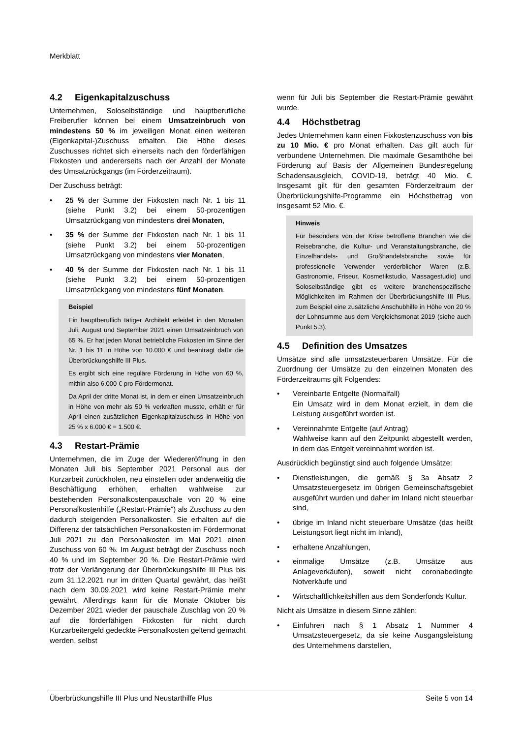Merkblatt
4.2 Eigenkapitalzuschuss
Unternehmen, Soloselbständige und hauptberufliche Freiberufler können bei einem Umsatzeinbruch von mindestens 50 % im jeweiligen Monat einen weiteren (Eigenkapital-)Zuschuss erhalten. Die Höhe dieses Zuschusses richtet sich einerseits nach den förderfähigen Fixkosten und andererseits nach der Anzahl der Monate des Umsatzrückgangs (im Förderzeitraum).
Der Zuschuss beträgt:
• 25 % der Summe der Fixkosten nach Nr. 1 bis 11 (siehe Punkt 3.2) bei einem 50-prozentigen Umsatzrückgang von mindestens drei Monaten,
• 35 % der Summe der Fixkosten nach Nr. 1 bis 11 (siehe Punkt 3.2) bei einem 50-prozentigen Umsatzrückgang von mindestens vier Monaten,
• 40 % der Summe der Fixkosten nach Nr. 1 bis 11 (siehe Punkt 3.2) bei einem 50-prozentigen Umsatzrückgang von mindestens fünf Monaten.
Beispiel
Ein hauptberuflich tätiger Architekt erleidet in den Monaten Juli, August und September 2021 einen Umsatzeinbruch von 65 %. Er hat jeden Monat betriebliche Fixkosten im Sinne der Nr. 1 bis 11 in Höhe von 10.000 € und beantragt dafür die Überbrückungshilfe III Plus.
Es ergibt sich eine reguläre Förderung in Höhe von 60 %, mithin also 6.000 € pro Fördermonat.
Da April der dritte Monat ist, in dem er einen Umsatzeinbruch in Höhe von mehr als 50 % verkraften musste, erhält er für April einen zusätzlichen Eigenkapitalzuschuss in Höhe von 25 % x 6.000 € = 1.500 €.
4.3 Restart-Prämie
Unternehmen, die im Zuge der Wiedereröffnung in den Monaten Juli bis September 2021 Personal aus der Kurzarbeit zurückholen, neu einstellen oder anderweitig die Beschäftigung erhöhen, erhalten wahlweise zur bestehenden Personalkostenpauschale von 20 % eine Personalkostenhilfe („Restart-Prämie“) als Zuschuss zu den dadurch steigenden Personalkosten. Sie erhalten auf die Differenz der tatsächlichen Personalkosten im Fördermonat Juli 2021 zu den Personalkosten im Mai 2021 einen Zuschuss von 60 %. Im August beträgt der Zuschuss noch 40 % und im September 20 %. Die Restart-Prämie wird trotz der Verlängerung der Überbrückungshilfe III Plus bis zum 31.12.2021 nur im dritten Quartal gewährt, das heißt nach dem 30.09.2021 wird keine Restart-Prämie mehr gewährt. Allerdings kann für die Monate Oktober bis Dezember 2021 wieder der pauschale Zuschlag von 20 % auf die förderfähigen Fixkosten für nicht durch Kurzarbeitergeld gedeckte Personalkosten geltend gemacht werden, selbst
wenn für Juli bis September die Restart-Prämie gewährt wurde.
4.4 Höchstbetrag
Jedes Unternehmen kann einen Fixkostenzuschuss von bis zu 10 Mio. € pro Monat erhalten. Das gilt auch für verbundene Unternehmen. Die maximale Gesamthöhe bei Förderung auf Basis der Allgemeinen Bundesregelung Schadensausgleich, COVID-19, beträgt 40 Mio. €. Insgesamt gilt für den gesamten Förderzeitraum der Überbrückungshilfe-Programme ein Höchstbetrag von insgesamt 52 Mio. €.
Hinweis
Für besonders von der Krise betroffene Branchen wie die Reisebranche, die Kultur- und Veranstaltungsbranche, die Einzelhandels- und Großhandelsbranche sowie für professionelle Verwender verderblicher Waren (z.B. Gastronomie, Friseur, Kosmetikstudio, Massagestudio) und Soloselbständige gibt es weitere branchenspezifische Möglichkeiten im Rahmen der Überbrückungshilfe III Plus, zum Beispiel eine zusätzliche Anschubhilfe in Höhe von 20 % der Lohnsumme aus dem Vergleichsmonat 2019 (siehe auch Punkt 5.3).
4.5 Definition des Umsatzes
Umsätze sind alle umsatzsteuerbaren Umsätze. Für die Zuordnung der Umsätze zu den einzelnen Monaten des Förderzeitraums gilt Folgendes:
• Vereinbarte Entgelte (Normalfall)
Ein Umsatz wird in dem Monat erzielt, in dem die Leistung ausgeführt worden ist.
• Vereinnahmte Entgelte (auf Antrag)
Wahlweise kann auf den Zeitpunkt abgestellt werden, in dem das Entgelt vereinnahmt worden ist.
Ausdrücklich begünstigt sind auch folgende Umsätze:
• Dienstleistungen, die gemäß § 3a Absatz 2 Umsatzsteuergesetz im übrigen Gemeinschaftsgebiet ausgeführt wurden und daher im Inland nicht steuerbar sind,
• übrige im Inland nicht steuerbare Umsätze (das heißt Leistungsort liegt nicht im Inland),
• erhaltene Anzahlungen,
• einmalige Umsätze (z.B. Umsätze aus Anlageverkäufen), soweit nicht coronabedingte Notverkäufe und
• Wirtschaftlichkeitshilfen aus dem Sonderfonds Kultur.
Nicht als Umsätze in diesem Sinne zählen:
• Einfuhren nach § 1 Absatz 1 Nummer 4 Umsatzsteuergesetz, da sie keine Ausgangsleistung des Unternehmens darstellen,
Überbrückungshilfe III Plus und Neustarthilfe Plus Seite 5 von 14